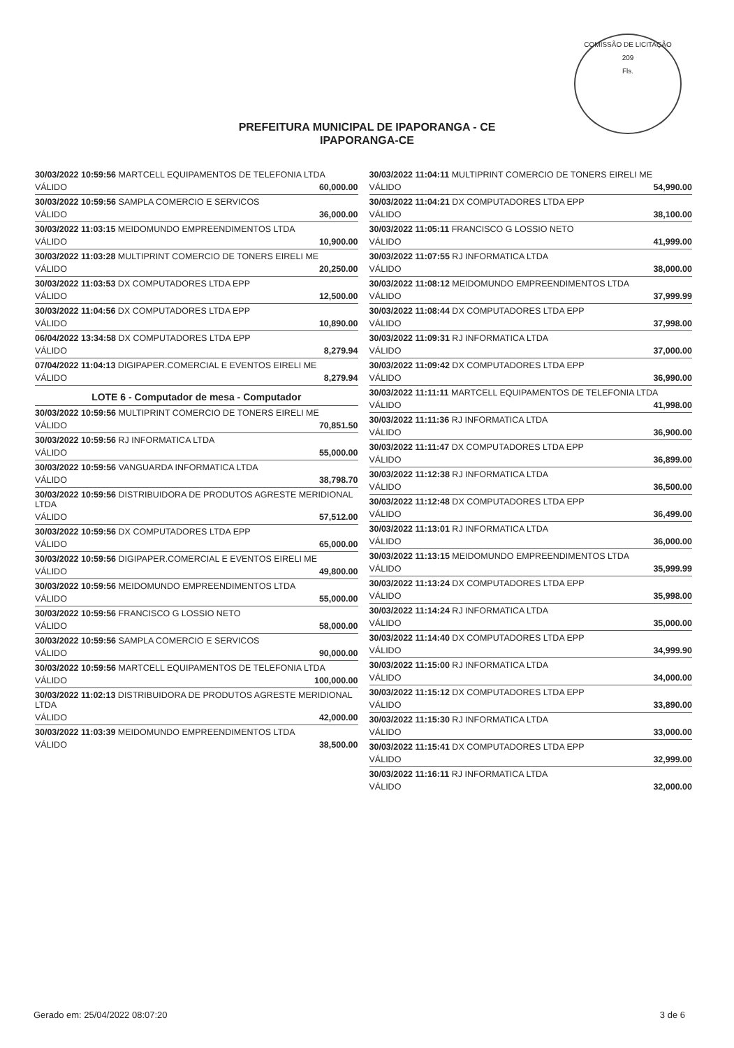COMISSÃO DE LICITAÇÃO
209
Fls.
PREFEITURA MUNICIPAL DE IPAPORANGA - CE
IPAPORANGA-CE
30/03/2022 10:59:56 MARTCELL EQUIPAMENTOS DE TELEFONIA LTDA
VÁLIDO 60,000.00
30/03/2022 10:59:56 SAMPLA COMERCIO E SERVICOS
VÁLIDO 36,000.00
30/03/2022 11:03:15 MEIDOMUNDO EMPREENDIMENTOS LTDA
VÁLIDO 10,900.00
30/03/2022 11:03:28 MULTIPRINT COMERCIO DE TONERS EIRELI ME
VÁLIDO 20,250.00
30/03/2022 11:03:53 DX COMPUTADORES LTDA EPP
VÁLIDO 12,500.00
30/03/2022 11:04:56 DX COMPUTADORES LTDA EPP
VÁLIDO 10,890.00
06/04/2022 13:34:58 DX COMPUTADORES LTDA EPP
VÁLIDO 8,279.94
07/04/2022 11:04:13 DIGIPAPER.COMERCIAL E EVENTOS EIRELI ME
VÁLIDO 8,279.94
LOTE 6 - Computador de mesa - Computador
30/03/2022 10:59:56 MULTIPRINT COMERCIO DE TONERS EIRELI ME
VÁLIDO 70,851.50
30/03/2022 10:59:56 RJ INFORMATICA LTDA
VÁLIDO 55,000.00
30/03/2022 10:59:56 VANGUARDA INFORMATICA LTDA
VÁLIDO 38,798.70
30/03/2022 10:59:56 DISTRIBUIDORA DE PRODUTOS AGRESTE MERIDIONAL LTDA
VÁLIDO 57,512.00
30/03/2022 10:59:56 DX COMPUTADORES LTDA EPP
VÁLIDO 65,000.00
30/03/2022 10:59:56 DIGIPAPER.COMERCIAL E EVENTOS EIRELI ME
VÁLIDO 49,800.00
30/03/2022 10:59:56 MEIDOMUNDO EMPREENDIMENTOS LTDA
VÁLIDO 55,000.00
30/03/2022 10:59:56 FRANCISCO G LOSSIO NETO
VÁLIDO 58,000.00
30/03/2022 10:59:56 SAMPLA COMERCIO E SERVICOS
VÁLIDO 90,000.00
30/03/2022 10:59:56 MARTCELL EQUIPAMENTOS DE TELEFONIA LTDA
VÁLIDO 100,000.00
30/03/2022 11:02:13 DISTRIBUIDORA DE PRODUTOS AGRESTE MERIDIONAL LTDA
VÁLIDO 42,000.00
30/03/2022 11:03:39 MEIDOMUNDO EMPREENDIMENTOS LTDA
VÁLIDO 38,500.00
30/03/2022 11:04:11 MULTIPRINT COMERCIO DE TONERS EIRELI ME
VÁLIDO 54,990.00
30/03/2022 11:04:21 DX COMPUTADORES LTDA EPP
VÁLIDO 38,100.00
30/03/2022 11:05:11 FRANCISCO G LOSSIO NETO
VÁLIDO 41,999.00
30/03/2022 11:07:55 RJ INFORMATICA LTDA
VÁLIDO 38,000.00
30/03/2022 11:08:12 MEIDOMUNDO EMPREENDIMENTOS LTDA
VÁLIDO 37,999.99
30/03/2022 11:08:44 DX COMPUTADORES LTDA EPP
VÁLIDO 37,998.00
30/03/2022 11:09:31 RJ INFORMATICA LTDA
VÁLIDO 37,000.00
30/03/2022 11:09:42 DX COMPUTADORES LTDA EPP
VÁLIDO 36,990.00
30/03/2022 11:11:11 MARTCELL EQUIPAMENTOS DE TELEFONIA LTDA
VÁLIDO 41,998.00
30/03/2022 11:11:36 RJ INFORMATICA LTDA
VÁLIDO 36,900.00
30/03/2022 11:11:47 DX COMPUTADORES LTDA EPP
VÁLIDO 36,899.00
30/03/2022 11:12:38 RJ INFORMATICA LTDA
VÁLIDO 36,500.00
30/03/2022 11:12:48 DX COMPUTADORES LTDA EPP
VÁLIDO 36,499.00
30/03/2022 11:13:01 RJ INFORMATICA LTDA
VÁLIDO 36,000.00
30/03/2022 11:13:15 MEIDOMUNDO EMPREENDIMENTOS LTDA
VÁLIDO 35,999.99
30/03/2022 11:13:24 DX COMPUTADORES LTDA EPP
VÁLIDO 35,998.00
30/03/2022 11:14:24 RJ INFORMATICA LTDA
VÁLIDO 35,000.00
30/03/2022 11:14:40 DX COMPUTADORES LTDA EPP
VÁLIDO 34,999.90
30/03/2022 11:15:00 RJ INFORMATICA LTDA
VÁLIDO 34,000.00
30/03/2022 11:15:12 DX COMPUTADORES LTDA EPP
VÁLIDO 33,890.00
30/03/2022 11:15:30 RJ INFORMATICA LTDA
VÁLIDO 33,000.00
30/03/2022 11:15:41 DX COMPUTADORES LTDA EPP
VÁLIDO 32,999.00
30/03/2022 11:16:11 RJ INFORMATICA LTDA
VÁLIDO 32,000.00
Gerado em: 25/04/2022 08:07:20 3 de 6